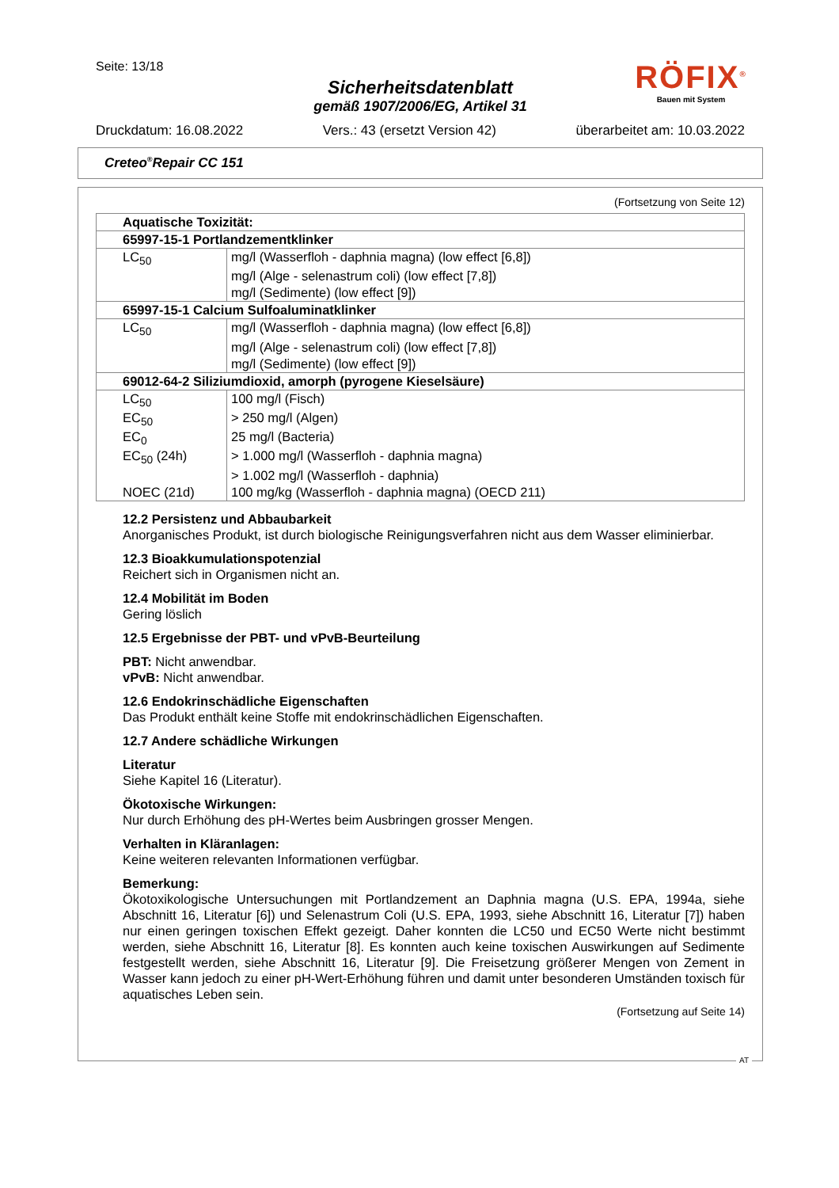Seite: 13/18
Sicherheitsdatenblatt
gemäß 1907/2006/EG, Artikel 31
Druckdatum: 16.08.2022 Vers.: 43 (ersetzt Version 42) überarbeitet am: 10.03.2022
RÖFIX<sup>®</sup>
Bauen mit System
Creteo<sup>®</sup>Repair CC 151
(Fortsetzung von Seite 12)
| Aquatische Toxizität: | |
| 65997-15-1 Portlandzementklinker | |
| LC<sub>50</sub> | mg/l (Wasserfloh - daphnia magna) (low effect [6,8]) |
| | mg/l (Alge - selenastrum coli) (low effect [7,8]) |
| | mg/l (Sedimente) (low effect [9]) |
| 65997-15-1 Calcium Sulfoaluminatklinker | |
| LC<sub>50</sub> | mg/l (Wasserfloh - daphnia magna) (low effect [6,8]) |
| | mg/l (Alge - selenastrum coli) (low effect [7,8]) |
| | mg/l (Sedimente) (low effect [9]) |
| 69012-64-2 Siliziumdioxid, amorph (pyrogene Kieselsäure) | |
| LC<sub>50</sub> | 100 mg/l (Fisch) |
| EC<sub>50</sub> | > 250 mg/l (Algen) |
| EC<sub>0</sub> | 25 mg/l (Bacteria) |
| EC<sub>50</sub> (24h) | > 1.000 mg/l (Wasserfloh - daphnia magna) |
| | > 1.002 mg/l (Wasserfloh - daphnia) |
| NOEC (21d) | 100 mg/kg (Wasserfloh - daphnia magna) (OECD 211) |
12.2 Persistenz und Abbaubarkeit
Anorganisches Produkt, ist durch biologische Reinigungsverfahren nicht aus dem Wasser eliminierbar.
12.3 Bioakkumulationspotenzial
Reichert sich in Organismen nicht an.
12.4 Mobilität im Boden
Gering löslich
12.5 Ergebnisse der PBT- und vPvB-Beurteilung
PBT: Nicht anwendbar.
vPvB: Nicht anwendbar.
12.6 Endokrinschädliche Eigenschaften
Das Produkt enthält keine Stoffe mit endokrinschädlichen Eigenschaften.
12.7 Andere schädliche Wirkungen
Literatur
Siehe Kapitel 16 (Literatur).
Ökotoxische Wirkungen:
Nur durch Erhöhung des pH-Wertes beim Ausbringen grosser Mengen.
Verhalten in Kläranlagen:
Keine weiteren relevanten Informationen verfügbar.
Bemerkung:
Ökotoxikologische Untersuchungen mit Portlandzement an Daphnia magna (U.S. EPA, 1994a, siehe Abschnitt 16, Literatur [6]) und Selenastrum Coli (U.S. EPA, 1993, siehe Abschnitt 16, Literatur [7]) haben nur einen geringen toxischen Effekt gezeigt. Daher konnten die LC50 und EC50 Werte nicht bestimmt werden, siehe Abschnitt 16, Literatur [8]. Es konnten auch keine toxischen Auswirkungen auf Sedimente festgestellt werden, siehe Abschnitt 16, Literatur [9]. Die Freisetzung größerer Mengen von Zement in Wasser kann jedoch zu einer pH-Wert-Erhöhung führen und damit unter besonderen Umständen toxisch für aquatisches Leben sein.
(Fortsetzung auf Seite 14)
AT